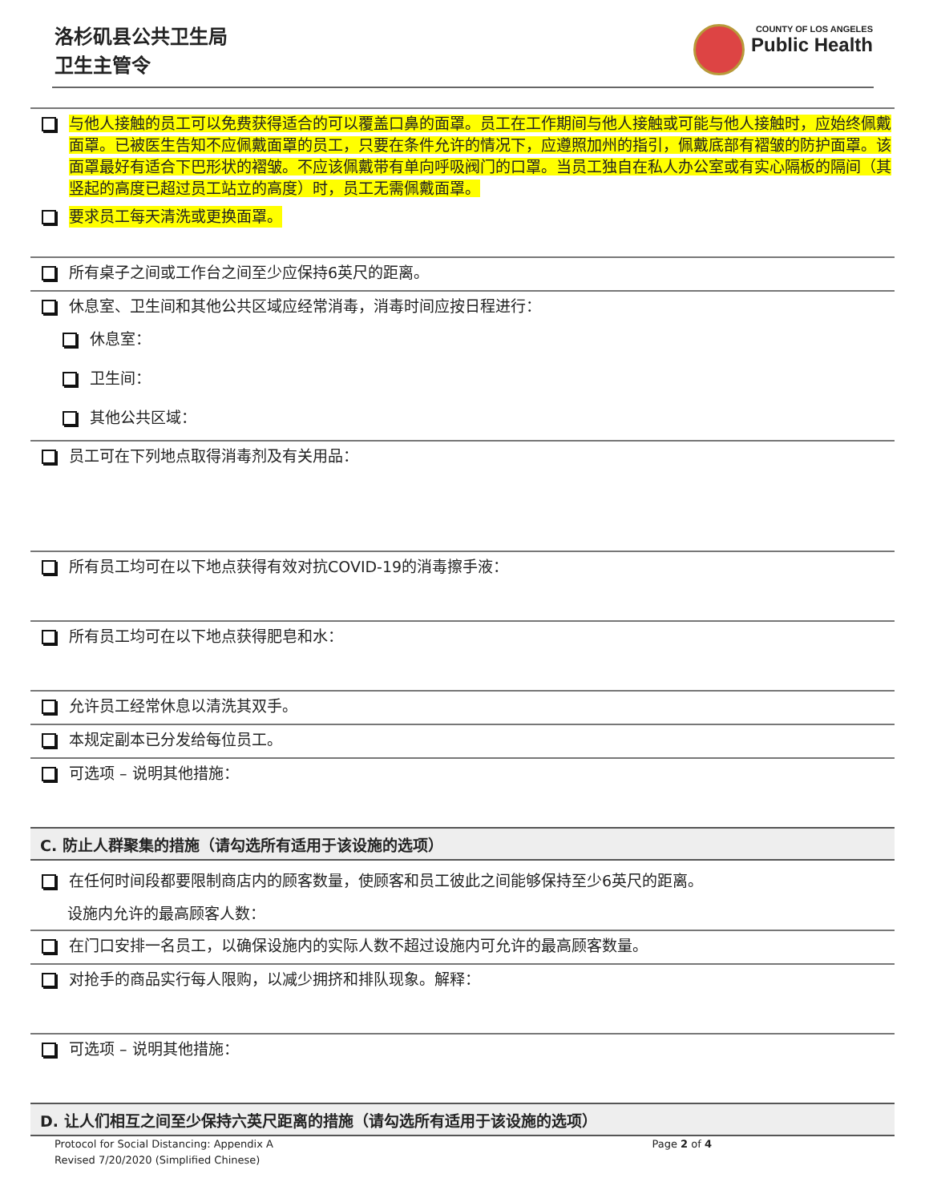洛杉矶县公共卫生局
卫生主管令
COUNTY OF LOS ANGELES
Public Health
与他人接触的员工可以免费获得适合的可以覆盖口鼻的面罩。员工在工作期间与他人接触或可能与他人接触时，应始终佩戴面罩。已被医生告知不应佩戴面罩的员工，只要在条件允许的情况下，应遵照加州的指引，佩戴底部有褶皱的防护面罩。该面罩最好有适合下巴形状的褶皱。不应该佩戴带有单向呼吸阀门的口罩。当员工独自在私人办公室或有实心隔板的隔间（其竖起的高度已超过员工站立的高度）时，员工无需佩戴面罩。
要求员工每天清洗或更换面罩。
所有桌子之间或工作台之间至少应保持6英尺的距离。
休息室、卫生间和其他公共区域应经常消毒，消毒时间应按日程进行：
休息室：
卫生间：
其他公共区域：
员工可在下列地点取得消毒剂及有关用品：
所有员工均可在以下地点获得有效对抗COVID-19的消毒擦手液：
所有员工均可在以下地点获得肥皂和水：
允许员工经常休息以清洗其双手。
本规定副本已分发给每位员工。
可选项 – 说明其他措施：
C. 防止人群聚集的措施（请勾选所有适用于该设施的选项）
在任何时间段都要限制商店内的顾客数量，使顾客和员工彼此之间能够保持至少6英尺的距离。
设施内允许的最高顾客人数：
在门口安排一名员工，以确保设施内的实际人数不超过设施内可允许的最高顾客数量。
对抢手的商品实行每人限购，以减少拥挤和排队现象。解释：
可选项 – 说明其他措施：
D. 让人们相互之间至少保持六英尺距离的措施（请勾选所有适用于该设施的选项）
Protocol for Social Distancing: Appendix A Page 2 of 4
Revised 7/20/2020 (Simplified Chinese)